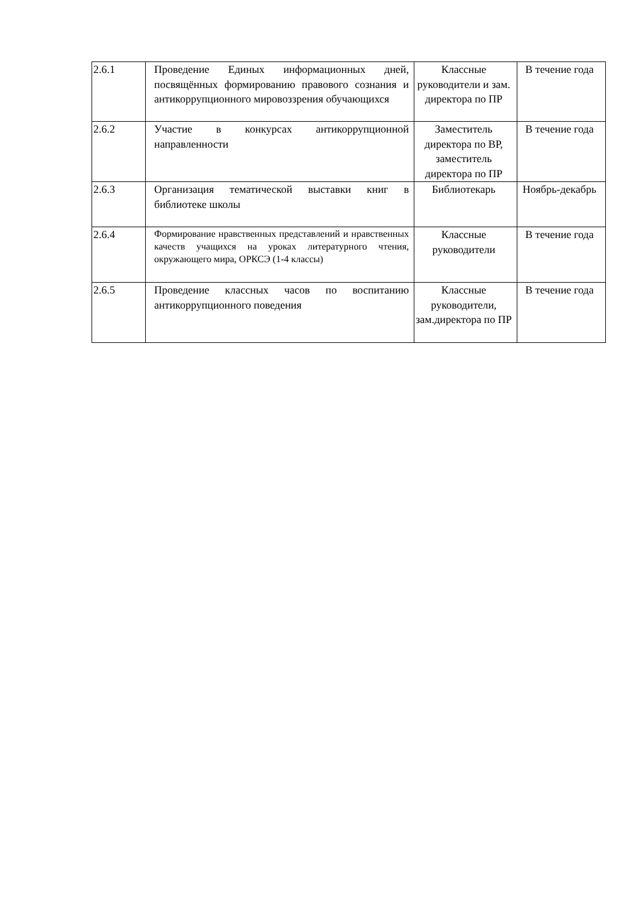| 2.6.1 | Проведение Единых информационных дней, посвящённых формированию правового сознания и антикоррупционного мировоззрения обучающихся | Классные руководители и зам. директора по ПР | В течение года |
| 2.6.2 | Участие в конкурсах антикоррупционной направленности | Заместитель директора по ВР, заместитель директора по ПР | В течение года |
| 2.6.3 | Организация тематической выставки книг в библиотеке школы | Библиотекарь | Ноябрь-декабрь |
| 2.6.4 | Формирование нравственных представлений и нравственных качеств учащихся на уроках литературного чтения, окружающего мира, ОРКСЭ (1-4 классы) | Классные руководители | В течение года |
| 2.6.5 | Проведение классных часов по воспитанию антикоррупционного поведения | Классные руководители, зам.директора по ПР | В течение года |